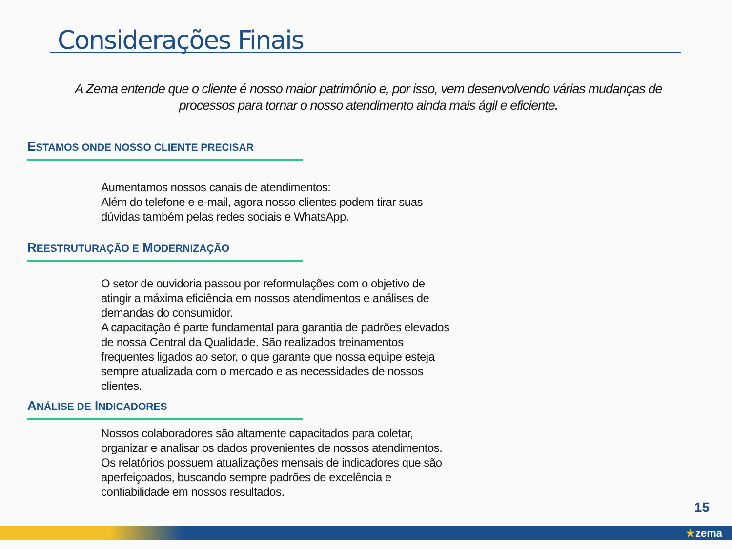Considerações Finais
A Zema entende que o cliente é nosso maior patrimônio e, por isso, vem desenvolvendo várias mudanças de processos para tornar o nosso atendimento ainda mais ágil e eficiente.
ESTAMOS ONDE NOSSO CLIENTE PRECISAR
Aumentamos nossos canais de atendimentos:
Além do telefone e e-mail, agora nosso clientes podem tirar suas dúvidas também pelas redes sociais e WhatsApp.
REESTRUTURAÇÃO E MODERNIZAÇÃO
O setor de ouvidoria passou por reformulações com o objetivo de atingir a máxima eficiência em nossos atendimentos e análises de demandas do consumidor.
A capacitação é parte fundamental para garantia de padrões elevados de nossa Central da Qualidade. São realizados treinamentos frequentes ligados ao setor, o que garante que nossa equipe esteja sempre atualizada com o mercado e as necessidades de nossos clientes.
ANÁLISE DE INDICADORES
Nossos colaboradores são altamente capacitados para coletar, organizar e analisar os dados provenientes de nossos atendimentos. Os relatórios possuem atualizações mensais de indicadores que são aperfeiçoados, buscando sempre padrões de excelência e confiabilidade em nossos resultados.
15
★zema